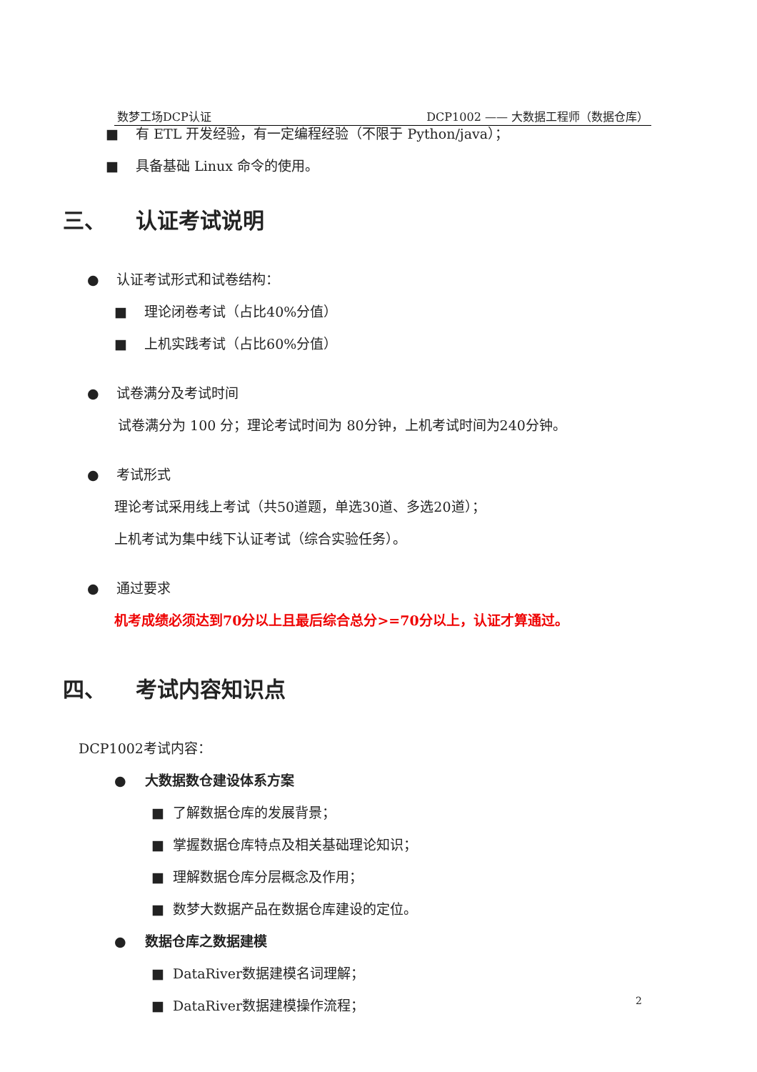数梦工场DCP认证 DCP1002 —— 大数据工程师（数据仓库）
■ 有 ETL 开发经验，有一定编程经验（不限于 Python/java）；
■ 具备基础 Linux 命令的使用。
三、 认证考试说明
● 认证考试形式和试卷结构：
■ 理论闭卷考试（占比40%分值）
■ 上机实践考试（占比60%分值）
● 试卷满分及考试时间
试卷满分为 100 分；理论考试时间为 80分钟，上机考试时间为240分钟。
● 考试形式
理论考试采用线上考试（共50道题，单选30道、多选20道）；
上机考试为集中线下认证考试（综合实验任务）。
● 通过要求
机考成绩必须达到70分以上且最后综合总分>=70分以上，认证才算通过。
四、 考试内容知识点
DCP1002考试内容：
● 大数据数仓建设体系方案
■ 了解数据仓库的发展背景；
■ 掌握数据仓库特点及相关基础理论知识；
■ 理解数据仓库分层概念及作用；
■ 数梦大数据产品在数据仓库建设的定位。
● 数据仓库之数据建模
■ DataRiver数据建模名词理解；
■ DataRiver数据建模操作流程；
2